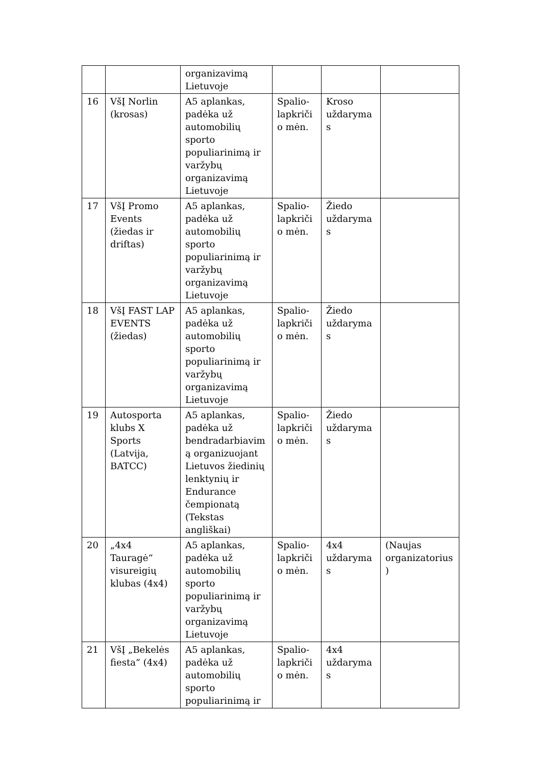| | | organizavimą Lietuvoje | | | |
| 16 | VšĮ Norlin (krosas) | A5 aplankas, padėka už automobilių sporto populiarinimą ir varžybų organizavimą Lietuvoje | Spalio-lapkriči o mėn. | Kroso uždaryma s | |
| 17 | VšĮ Promo Events (žiedas ir driftas) | A5 aplankas, padėka už automobilių sporto populiarinimą ir varžybų organizavimą Lietuvoje | Spalio-lapkriči o mėn. | Žiedo uždaryma s | |
| 18 | VšĮ FAST LAP EVENTS (žiedas) | A5 aplankas, padėka už automobilių sporto populiarinimą ir varžybų organizavimą Lietuvoje | Spalio-lapkriči o mėn. | Žiedo uždaryma s | |
| 19 | Autosporta klubs X Sports (Latvija, BATCC) | A5 aplankas, padėka už bendradarbiavim ą organizuojant Lietuvos žiedinių lenktynių ir Endurance čempionatą (Tekstas angliškai) | Spalio-lapkriči o mėn. | Žiedo uždaryma s | |
| 20 | „4x4 Tauragė“ visureigių klubas (4x4) | A5 aplankas, padėka už automobilių sporto populiarinimą ir varžybų organizavimą Lietuvoje | Spalio-lapkriči o mėn. | 4x4 uždaryma s | (Naujas organizatorius ) |
| 21 | VšĮ „Bekelės fiesta“ (4x4) | A5 aplankas, padėka už automobilių sporto populiarinimą ir | Spalio-lapkriči o mėn. | 4x4 uždaryma s | |